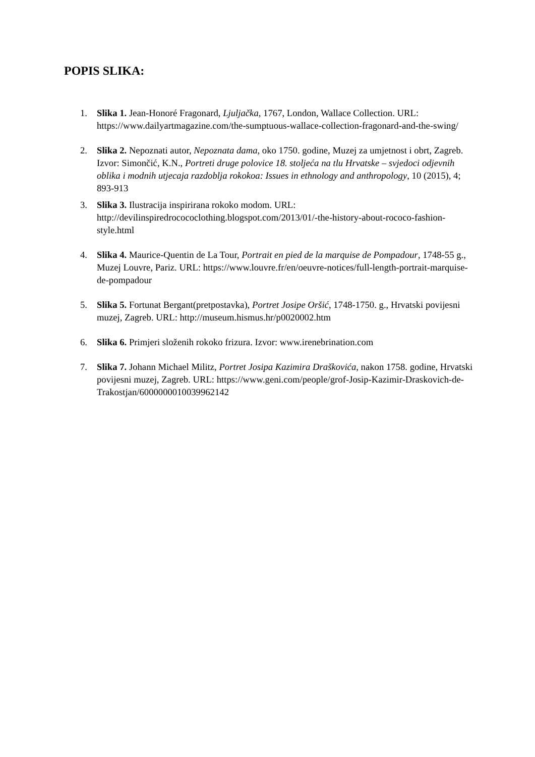POPIS SLIKA:
1. Slika 1. Jean-Honoré Fragonard, Ljuljačka, 1767, London, Wallace Collection. URL: https://www.dailyartmagazine.com/the-sumptuous-wallace-collection-fragonard-and-the-swing/
2. Slika 2. Nepoznati autor, Nepoznata dama, oko 1750. godine, Muzej za umjetnost i obrt, Zagreb. Izvor: Simončić, K.N., Portreti druge polovice 18. stoljeća na tlu Hrvatske – svjedoci odjevnih oblika i modnih utjecaja razdoblja rokokoa: Issues in ethnology and anthropology, 10 (2015), 4; 893-913
3. Slika 3. Ilustracija inspirirana rokoko modom. URL: http://devilinspiredrocococlothing.blogspot.com/2013/01/-the-history-about-rococo-fashion-style.html
4. Slika 4. Maurice-Quentin de La Tour, Portrait en pied de la marquise de Pompadour, 1748-55 g., Muzej Louvre, Pariz. URL: https://www.louvre.fr/en/oeuvre-notices/full-length-portrait-marquise-de-pompadour
5. Slika 5. Fortunat Bergant(pretpostavka), Portret Josipe Oršić, 1748-1750. g., Hrvatski povijesni muzej, Zagreb. URL: http://museum.hismus.hr/p0020002.htm
6. Slika 6. Primjeri složenih rokoko frizura. Izvor: www.irenebrination.com
7. Slika 7. Johann Michael Militz, Portret Josipa Kazimira Draškovića, nakon 1758. godine, Hrvatski povijesni muzej, Zagreb. URL: https://www.geni.com/people/grof-Josip-Kazimir-Draskovich-de-Trakostjan/6000000010039962142